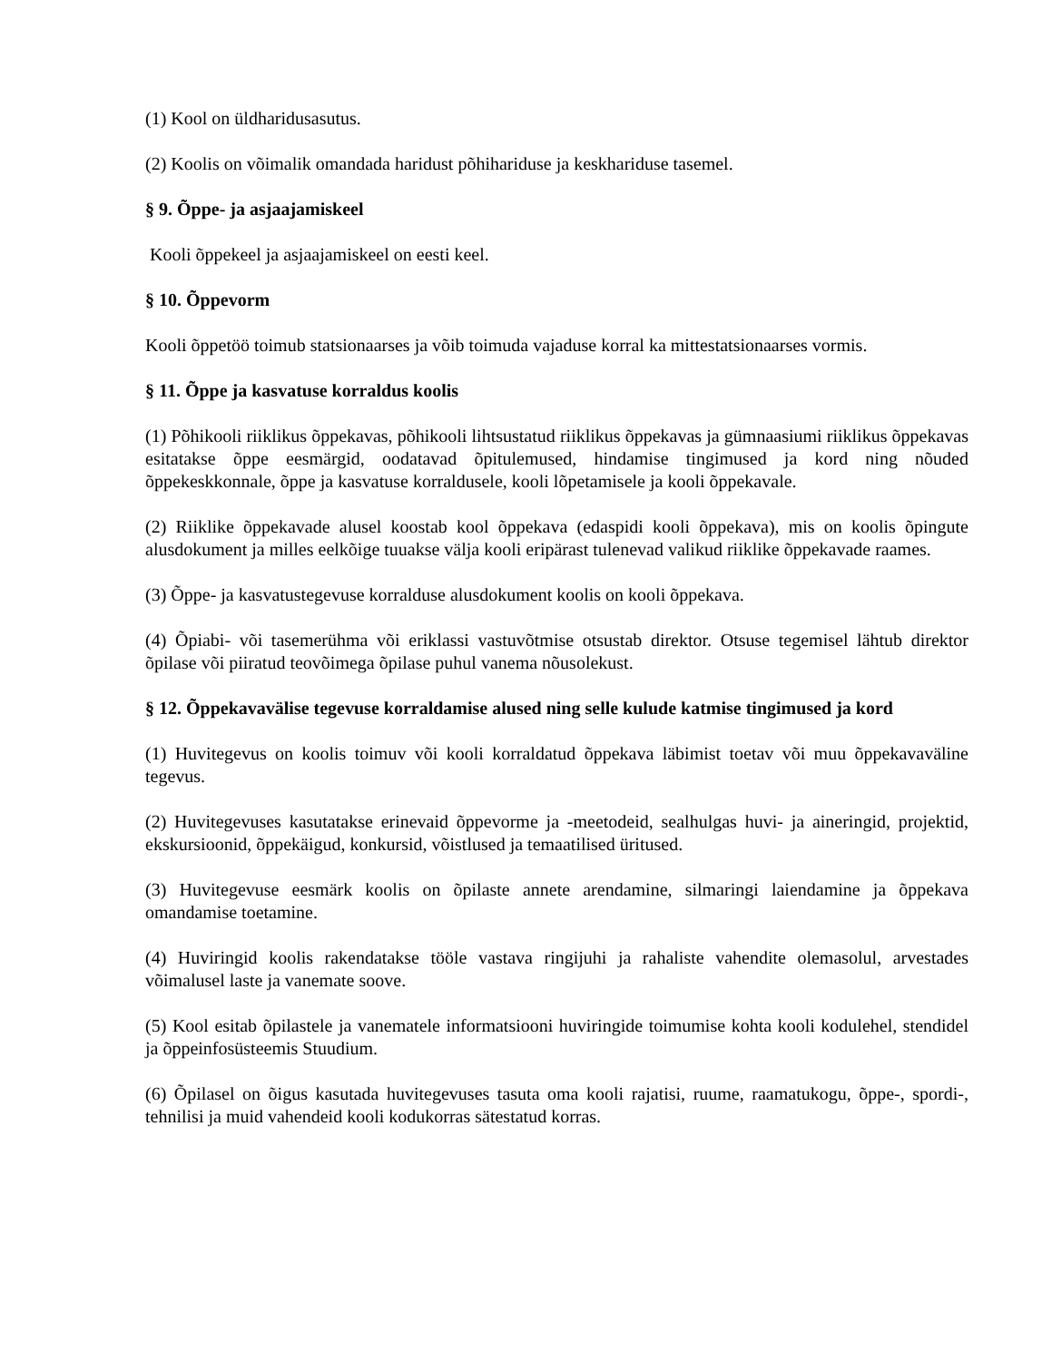(1) Kool on üldharidusasutus.
(2) Koolis on võimalik omandada haridust põhihariduse ja keskhariduse tasemel.
§ 9. Õppe- ja asjaajamiskeel
Kooli õppekeel ja asjaajamiskeel on eesti keel.
§ 10. Õppevorm
Kooli õppetöö toimub statsionaarses ja võib toimuda vajaduse korral ka mittestatsionaarses vormis.
§ 11. Õppe ja kasvatuse korraldus koolis
(1) Põhikooli riiklikus õppekavas, põhikooli lihtsustatud riiklikus õppekavas ja gümnaasiumi riiklikus õppekavas esitatakse õppe eesmärgid, oodatavad õpitulemused, hindamise tingimused ja kord ning nõuded õppekeskkonnale, õppe ja kasvatuse korraldusele, kooli lõpetamisele ja kooli õppekavale.
(2) Riiklike õppekavade alusel koostab kool õppekava (edaspidi kooli õppekava), mis on koolis õpingute alusdokument ja milles eelkõige tuuakse välja kooli eripärast tulenevad valikud riiklike õppekavade raames.
(3) Õppe- ja kasvatustegevuse korralduse alusdokument koolis on kooli õppekava.
(4) Õpiabi- või tasemerühma või eriklassi vastuvõtmise otsustab direktor. Otsuse tegemisel lähtub direktor õpilase või piiratud teovõimega õpilase puhul vanema nõusolekust.
§ 12. Õppekavavälise tegevuse korraldamise alused ning selle kulude katmise tingimused ja kord
(1) Huvitegevus on koolis toimuv või kooli korraldatud õppekava läbimist toetav või muu õppekavaväline tegevus.
(2) Huvitegevuses kasutatakse erinevaid õppevorme ja -meetodeid, sealhulgas huvi- ja aineringid, projektid, ekskursioonid, õppekäigud, konkursid, võistlused ja temaatilised üritused.
(3) Huvitegevuse eesmärk koolis on õpilaste annete arendamine, silmaringi laiendamine ja õppekava omandamise toetamine.
(4) Huviringid koolis rakendatakse tööle vastava ringijuhi ja rahaliste vahendite olemasolul, arvestades võimalusel laste ja vanemate soove.
(5) Kool esitab õpilastele ja vanematele informatsiooni huviringide toimumise kohta kooli kodulehel, stendidel ja õppeinfosüsteemis Stuudium.
(6) Õpilasel on õigus kasutada huvitegevuses tasuta oma kooli rajatisi, ruume, raamatukogu, õppe-, spordi-, tehnilisi ja muid vahendeid kooli kodukorras sätestatud korras.